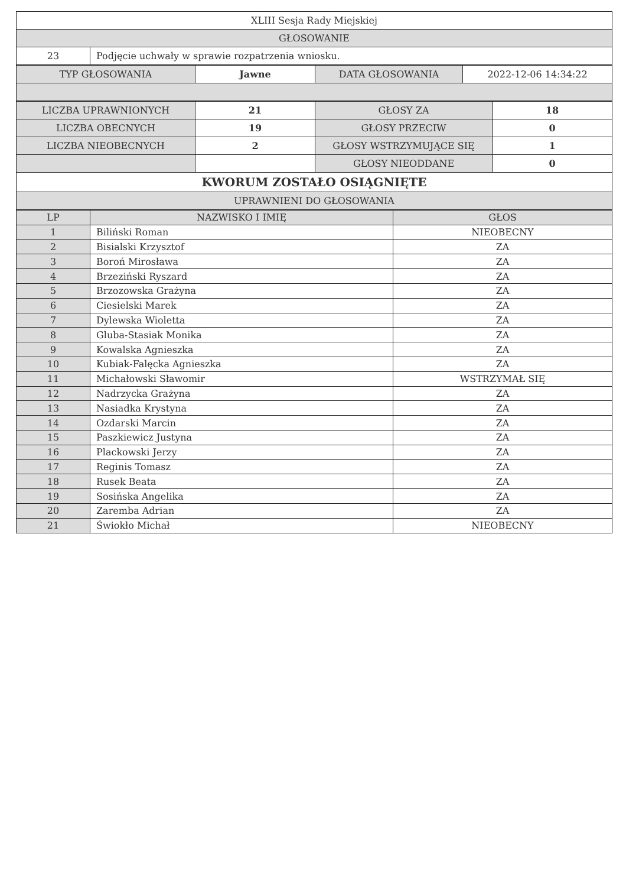| XLIII Sesja Rady Miejskiej | |
| GŁOSOWANIE | |
| 23 | Podjęcie uchwały w sprawie rozpatrzenia wniosku. |
| TYP GŁOSOWANIA | Jawne | DATA GŁOSOWANIA | 2022-12-06 14:34:22 |
| LICZBA UPRAWNIONYCH | 21 | GŁOSY ZA | 18 |
| LICZBA OBECNYCH | 19 | GŁOSY PRZECIW | 0 |
| LICZBA NIEOBECNYCH | 2 | GŁOSY WSTRZYMUJĄCE SIĘ | 1 |
| | | GŁOSY NIEODDANE | 0 |
| KWORUM ZOSTAŁO OSIĄGNIĘTE | | | |
| UPRAWNIENI DO GŁOSOWANIA | | | |
| LP | NAZWISKO I IMIĘ | GŁOS |
| --- | --- | --- |
| 1 | Biliński Roman | NIEOBECNY |
| 2 | Bisialski Krzysztof | ZA |
| 3 | Boroń Mirosława | ZA |
| 4 | Brzeziński Ryszard | ZA |
| 5 | Brzozowska Grażyna | ZA |
| 6 | Ciesielski Marek | ZA |
| 7 | Dylewska Wioletta | ZA |
| 8 | Gluba-Stasiak Monika | ZA |
| 9 | Kowalska Agnieszka | ZA |
| 10 | Kubiak-Falęcka Agnieszka | ZA |
| 11 | Michałowski Sławomir | WSTRZYMAŁ SIĘ |
| 12 | Nadrzycka Grażyna | ZA |
| 13 | Nasiadka Krystyna | ZA |
| 14 | Ozdarski Marcin | ZA |
| 15 | Paszkiewicz Justyna | ZA |
| 16 | Plackowski Jerzy | ZA |
| 17 | Reginis Tomasz | ZA |
| 18 | Rusek Beata | ZA |
| 19 | Sosińska Angelika | ZA |
| 20 | Zaremba Adrian | ZA |
| 21 | Świokło Michał | NIEOBECNY |